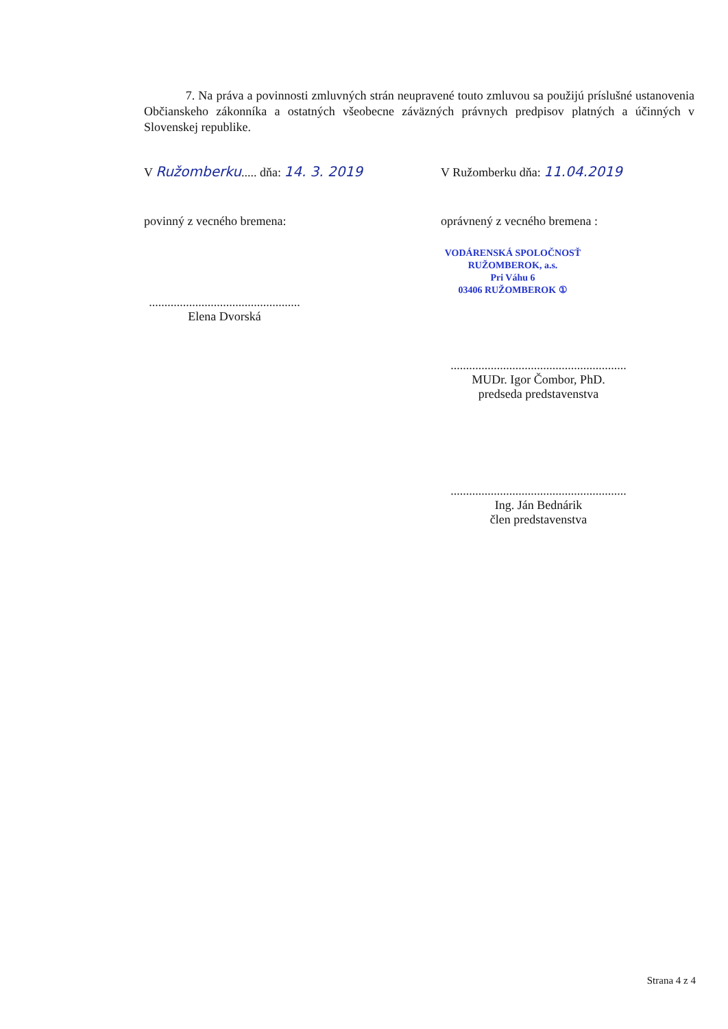7. Na práva a povinnosti zmluvných strán neupravené touto zmluvou sa použijú príslušné ustanovenia Občianskeho zákonníka a ostatných všeobecne záväzných právnych predpisov platných a účinných v Slovenskej republike.
V Ružomberku..... dňa: 14. 3. 2019 V Ružomberku dňa: 11.04.2019
povinný z vecného bremena: oprávnený z vecného bremena :
VODÁRENSKÁ SPOLOČNOSŤ
RUŽOMBEROK, a.s.
Pri Váhu 6
03406 RUŽOMBEROK ①
.................................................
Elena Dvorská
.........................................................
MUDr. Igor Čombor, PhD.
predseda predstavenstva
.........................................................
Ing. Ján Bednárik
člen predstavenstva
Strana 4 z 4